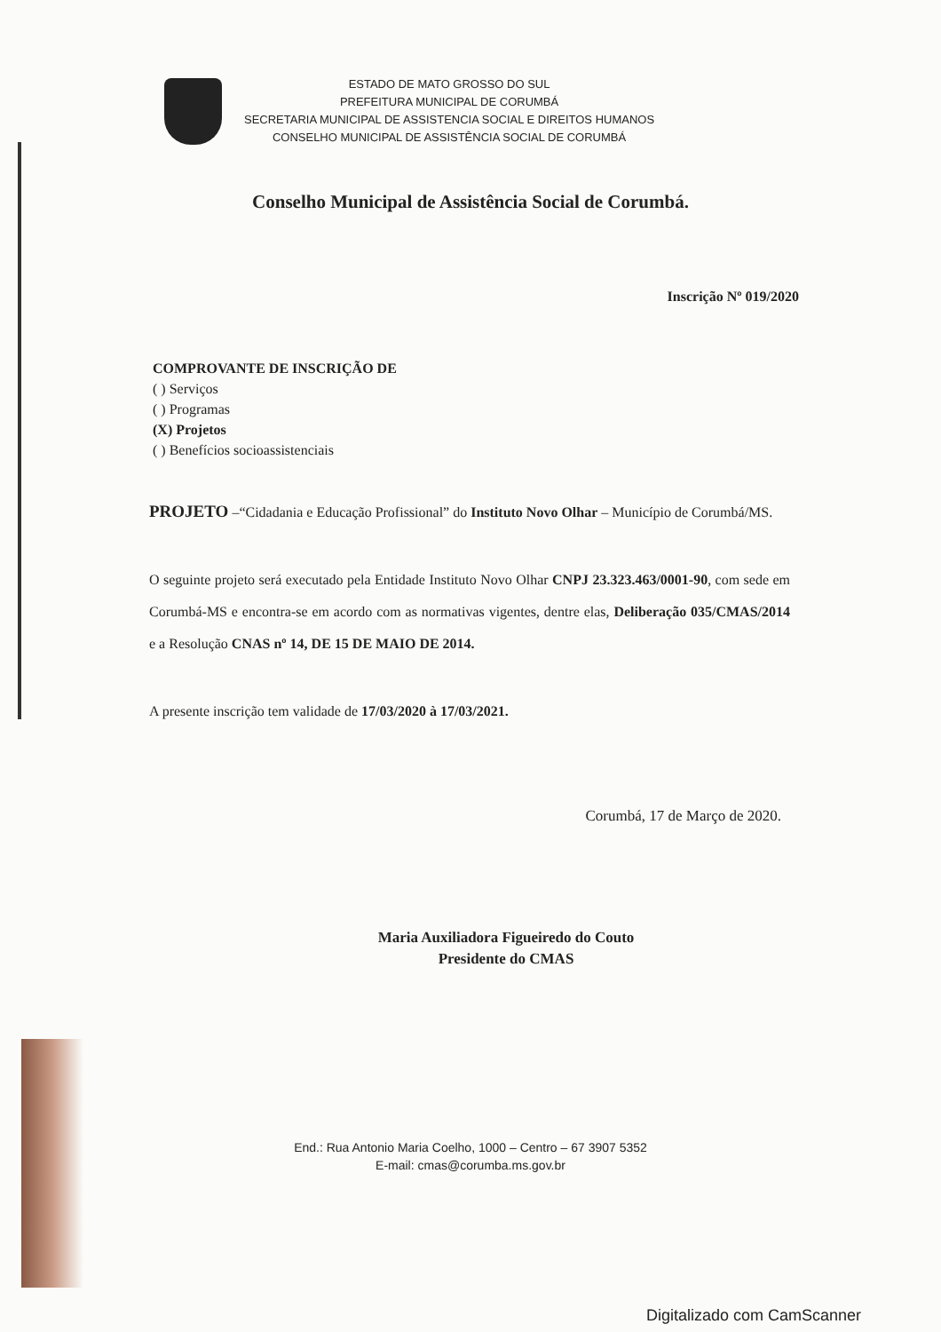ESTADO DE MATO GROSSO DO SUL
PREFEITURA MUNICIPAL DE CORUMBÁ
SECRETARIA MUNICIPAL DE ASSISTENCIA SOCIAL E DIREITOS HUMANOS
CONSELHO MUNICIPAL DE ASSISTÊNCIA SOCIAL DE CORUMBÁ
Conselho Municipal de Assistência Social de Corumbá.
Inscrição Nº 019/2020
COMPROVANTE DE INSCRIÇÃO DE
( ) Serviços
( ) Programas
(X) Projetos
( ) Benefícios socioassistenciais
PROJETO –“Cidadania e Educação Profissional” do Instituto Novo Olhar – Município de Corumbá/MS.
O seguinte projeto será executado pela Entidade Instituto Novo Olhar CNPJ 23.323.463/0001-90, com sede em Corumbá-MS e encontra-se em acordo com as normativas vigentes, dentre elas, Deliberação 035/CMAS/2014 e a Resolução CNAS nº 14, DE 15 DE MAIO DE 2014.
A presente inscrição tem validade de 17/03/2020 à 17/03/2021.
Corumbá, 17 de Março de 2020.
Maria Auxiliadora Figueiredo do Couto
Presidente do CMAS
End.: Rua Antonio Maria Coelho, 1000 – Centro – 67 3907 5352
E-mail: cmas@corumba.ms.gov.br
Digitalizado com CamScanner